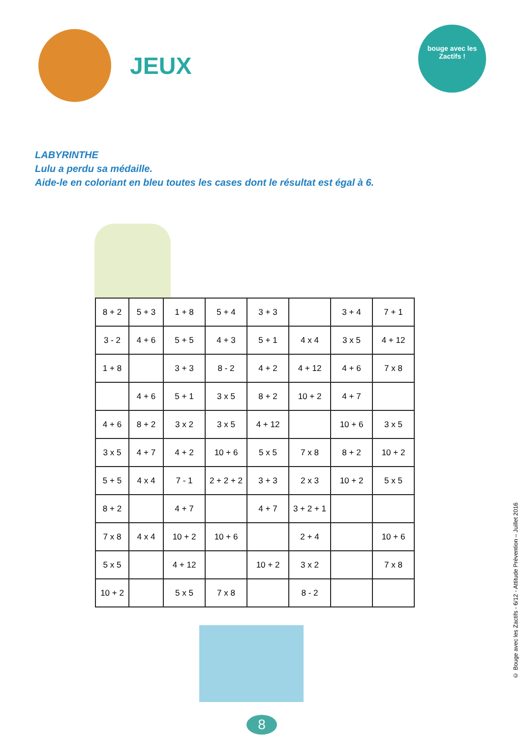JEUX
bouge avec les Zactifs !
LABYRINTHE
Lulu a perdu sa médaille.
Aide-le en coloriant en bleu toutes les cases dont le résultat est égal à 6.
| 8 + 2 | 5 + 3 | 1 + 8 | 5 + 4 | 3 + 3 | | 3 + 4 | 7 + 1 |
| 3 - 2 | 4 + 6 | 5 + 5 | 4 + 3 | 5 + 1 | 4 x 4 | 3 x 5 | 4 + 12 |
| 1 + 8 | | 3 + 3 | 8 - 2 | 4 + 2 | 4 + 12 | 4 + 6 | 7 x 8 |
| | 4 + 6 | 5 + 1 | 3 x 5 | 8 + 2 | 10 + 2 | 4 + 7 | |
| 4 + 6 | 8 + 2 | 3 x 2 | 3 x 5 | 4 + 12 | | 10 + 6 | 3 x 5 |
| 3 x 5 | 4 + 7 | 4 + 2 | 10 + 6 | 5 x 5 | 7 x 8 | 8 + 2 | 10 + 2 |
| 5 + 5 | 4 x 4 | 7 - 1 | 2 + 2 + 2 | 3 + 3 | 2 x 3 | 10 + 2 | 5 x 5 |
| 8 + 2 | | 4 + 7 | | 4 + 7 | 3 + 2 + 1 | | |
| 7 x 8 | 4 x 4 | 10 + 2 | 10 + 6 | | 2 + 4 | | 10 + 6 |
| 5 x 5 | | 4 + 12 | | 10 + 2 | 3 x 2 | | 7 x 8 |
| 10 + 2 | | 5 x 5 | 7 x 8 | | 8 - 2 | | |
8
© Bouge avec les Zactifs - 6/12 - Attitude Prévention – Juillet 2016